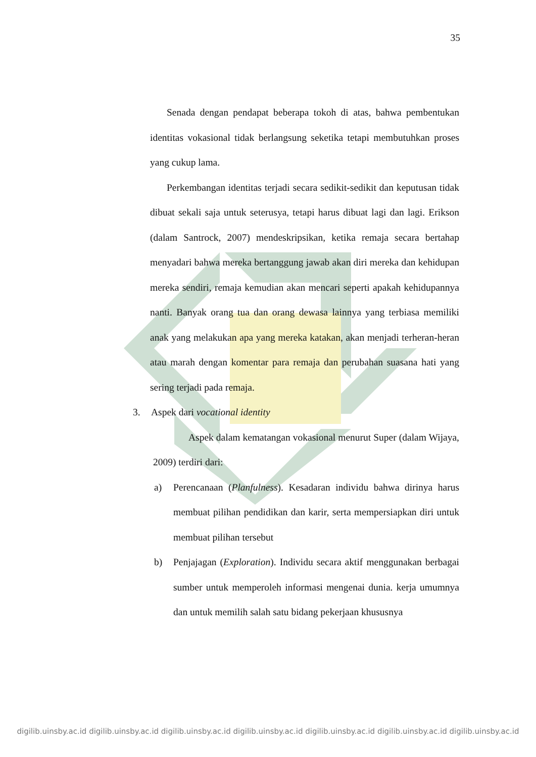35
Senada dengan pendapat beberapa tokoh di atas, bahwa pembentukan identitas vokasional tidak berlangsung seketika tetapi membutuhkan proses yang cukup lama.
Perkembangan identitas terjadi secara sedikit-sedikit dan keputusan tidak dibuat sekali saja untuk seterusya, tetapi harus dibuat lagi dan lagi. Erikson (dalam Santrock, 2007) mendeskripsikan, ketika remaja secara bertahap menyadari bahwa mereka bertanggung jawab akan diri mereka dan kehidupan mereka sendiri, remaja kemudian akan mencari seperti apakah kehidupannya nanti. Banyak orang tua dan orang dewasa lainnya yang terbiasa memiliki anak yang melakukan apa yang mereka katakan, akan menjadi terheran-heran atau marah dengan komentar para remaja dan perubahan suasana hati yang sering terjadi pada remaja.
3. Aspek dari vocational identity
Aspek dalam kematangan vokasional menurut Super (dalam Wijaya, 2009) terdiri dari:
a) Perencanaan (Planfulness). Kesadaran individu bahwa dirinya harus membuat pilihan pendidikan dan karir, serta mempersiapkan diri untuk membuat pilihan tersebut
b) Penjajagan (Exploration). Individu secara aktif menggunakan berbagai sumber untuk memperoleh informasi mengenai dunia. kerja umumnya dan untuk memilih salah satu bidang pekerjaan khususnya
digilib.uinsby.ac.id digilib.uinsby.ac.id digilib.uinsby.ac.id digilib.uinsby.ac.id digilib.uinsby.ac.id digilib.uinsby.ac.id digilib.uinsby.ac.id